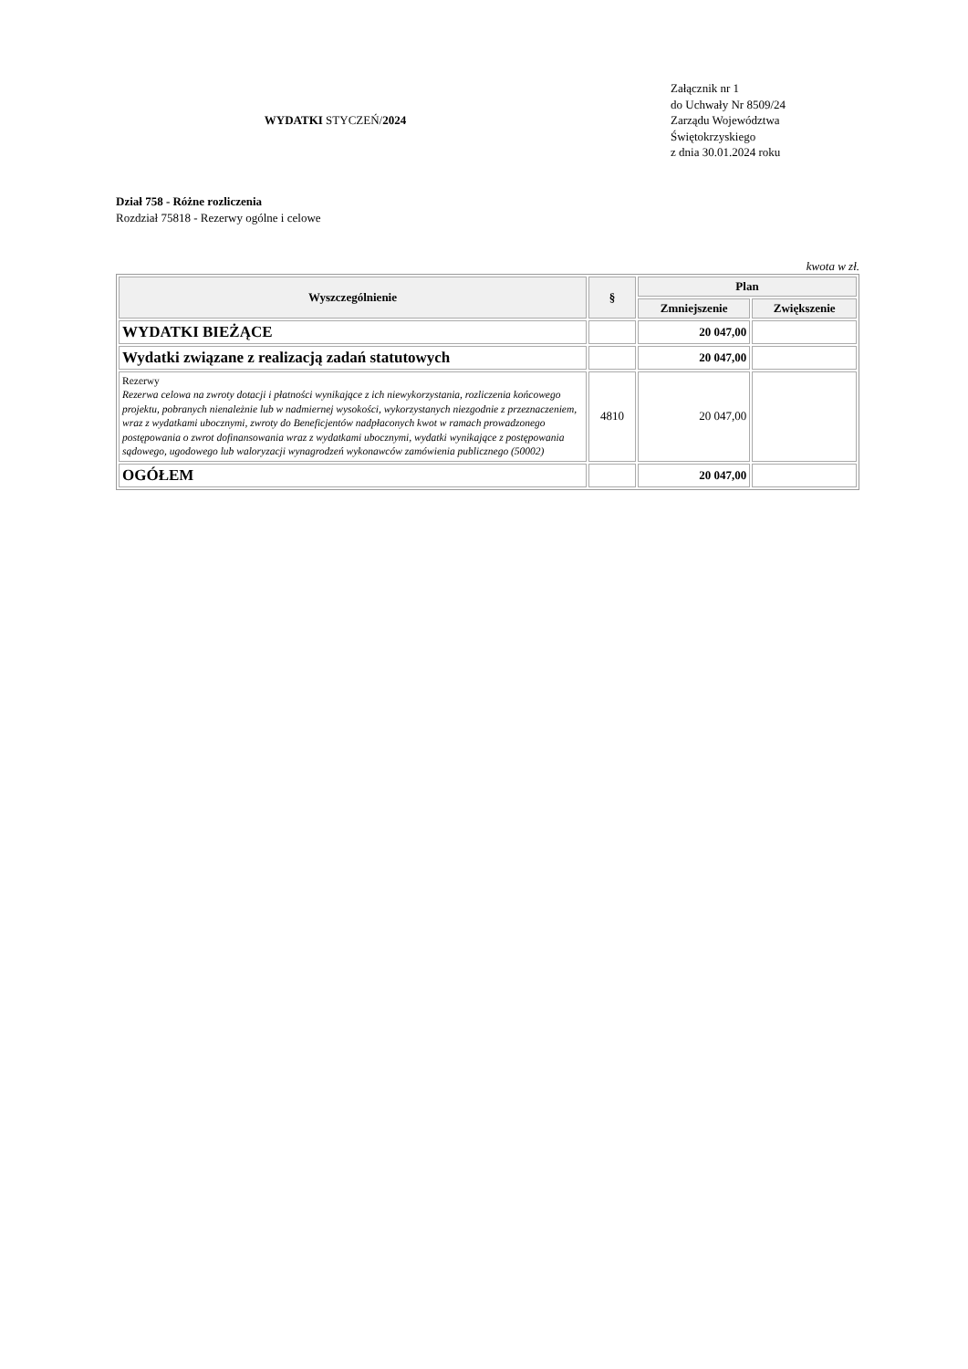WYDATKI STYCZEŃ/2024
Załącznik nr 1
do Uchwały Nr 8509/24
Zarządu Województwa
Świętokrzyskiego
z dnia 30.01.2024 roku
Dział 758 - Różne rozliczenia
Rozdział 75818 - Rezerwy ogólne i celowe
kwota w zł.
| Wyszczególnienie | § | Plan | |
| --- | --- | --- | --- |
| | | Zmniejszenie | Zwiększenie |
| WYDATKI BIEŻĄCE | | 20 047,00 | |
| Wydatki związane z realizacją zadań statutowych | | 20 047,00 | |
| Rezerwy Rezerwa celowa na zwroty dotacji i płatności wynikające z ich niewykorzystania, rozliczenia końcowego projektu, pobranych nienależnie lub w nadmiernej wysokości, wykorzystanych niezgodnie z przeznaczeniem, wraz z wydatkami ubocznymi, zwroty do Beneficjentów nadpłaconych kwot w ramach prowadzonego postępowania o zwrot dofinansowania wraz z wydatkami ubocznymi, wydatki wynikające z postępowania sądowego, ugodowego lub waloryzacji wynagrodzeń wykonawców zamówienia publicznego (50002) | 4810 | 20 047,00 | |
| OGÓŁEM | | 20 047,00 | |